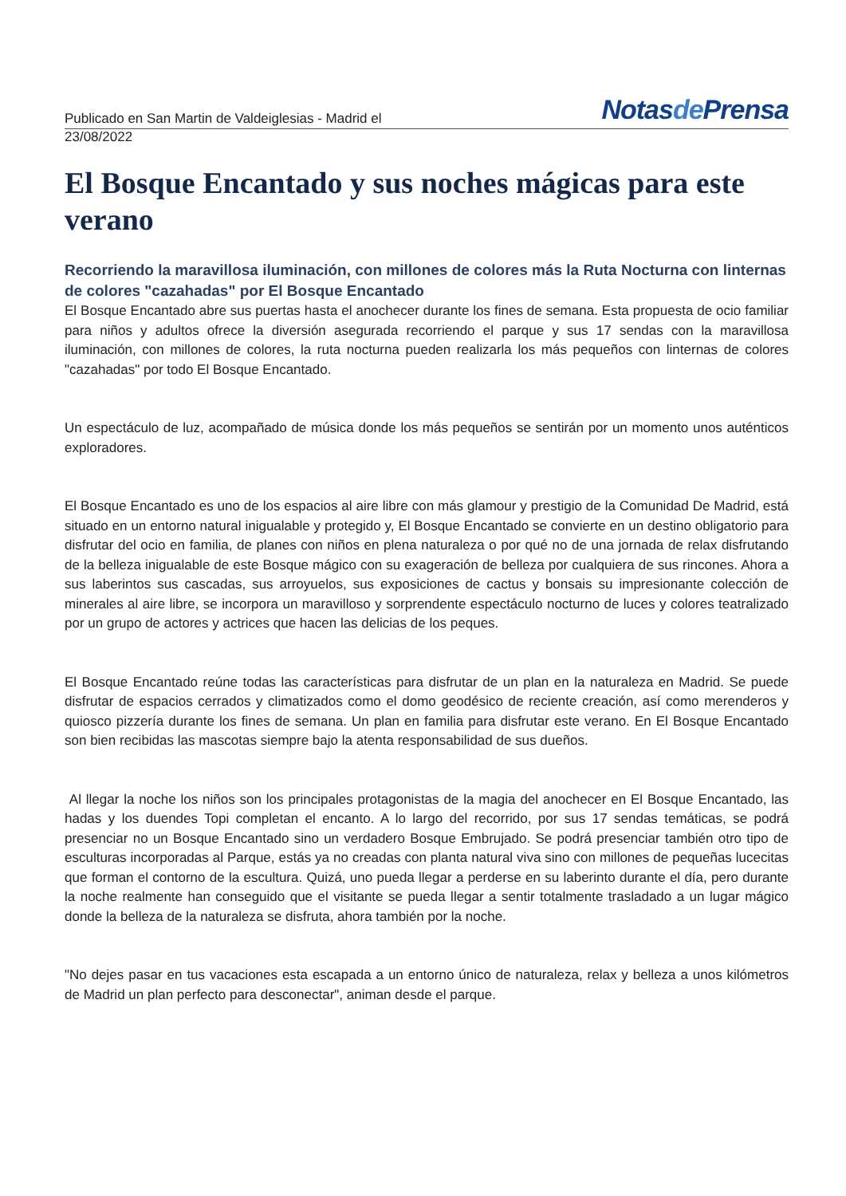Publicado en San Martin de Valdeiglesias - Madrid el
Notasde Prensa
23/08/2022
El Bosque Encantado y sus noches mágicas para este verano
Recorriendo la maravillosa iluminación, con millones de colores más la Ruta Nocturna con linternas de colores "cazahadas" por El Bosque Encantado
El Bosque Encantado abre sus puertas hasta el anochecer durante los fines de semana. Esta propuesta de ocio familiar para niños y adultos ofrece la diversión asegurada recorriendo el parque y sus 17 sendas con la maravillosa iluminación, con millones de colores, la ruta nocturna pueden realizarla los más pequeños con linternas de colores "cazahadas" por todo El Bosque Encantado.
Un espectáculo de luz, acompañado de música donde los más pequeños se sentirán por un momento unos auténticos exploradores.
El Bosque Encantado es uno de los espacios al aire libre con más glamour y prestigio de la Comunidad De Madrid, está situado en un entorno natural inigualable y protegido y, El Bosque Encantado se convierte en un destino obligatorio para disfrutar del ocio en familia, de planes con niños en plena naturaleza o por qué no de una jornada de relax disfrutando de la belleza inigualable de este Bosque mágico con su exageración de belleza por cualquiera de sus rincones. Ahora a sus laberintos sus cascadas, sus arroyuelos, sus exposiciones de cactus y bonsais su impresionante colección de minerales al aire libre, se incorpora un maravilloso y sorprendente espectáculo nocturno de luces y colores teatralizado por un grupo de actores y actrices que hacen las delicias de los peques.
El Bosque Encantado reúne todas las características para disfrutar de un plan en la naturaleza en Madrid. Se puede disfrutar de espacios cerrados y climatizados como el domo geodésico de reciente creación, así como merenderos y quiosco pizzería durante los fines de semana. Un plan en familia para disfrutar este verano. En El Bosque Encantado son bien recibidas las mascotas siempre bajo la atenta responsabilidad de sus dueños.
Al llegar la noche los niños son los principales protagonistas de la magia del anochecer en El Bosque Encantado, las hadas y los duendes Topi completan el encanto. A lo largo del recorrido, por sus 17 sendas temáticas, se podrá presenciar no un Bosque Encantado sino un verdadero Bosque Embrujado. Se podrá presenciar también otro tipo de esculturas incorporadas al Parque, estás ya no creadas con planta natural viva sino con millones de pequeñas lucecitas que forman el contorno de la escultura. Quizá, uno pueda llegar a perderse en su laberinto durante el día, pero durante la noche realmente han conseguido que el visitante se pueda llegar a sentir totalmente trasladado a un lugar mágico donde la belleza de la naturaleza se disfruta, ahora también por la noche.
"No dejes pasar en tus vacaciones esta escapada a un entorno único de naturaleza, relax y belleza a unos kilómetros de Madrid un plan perfecto para desconectar", animan desde el parque.